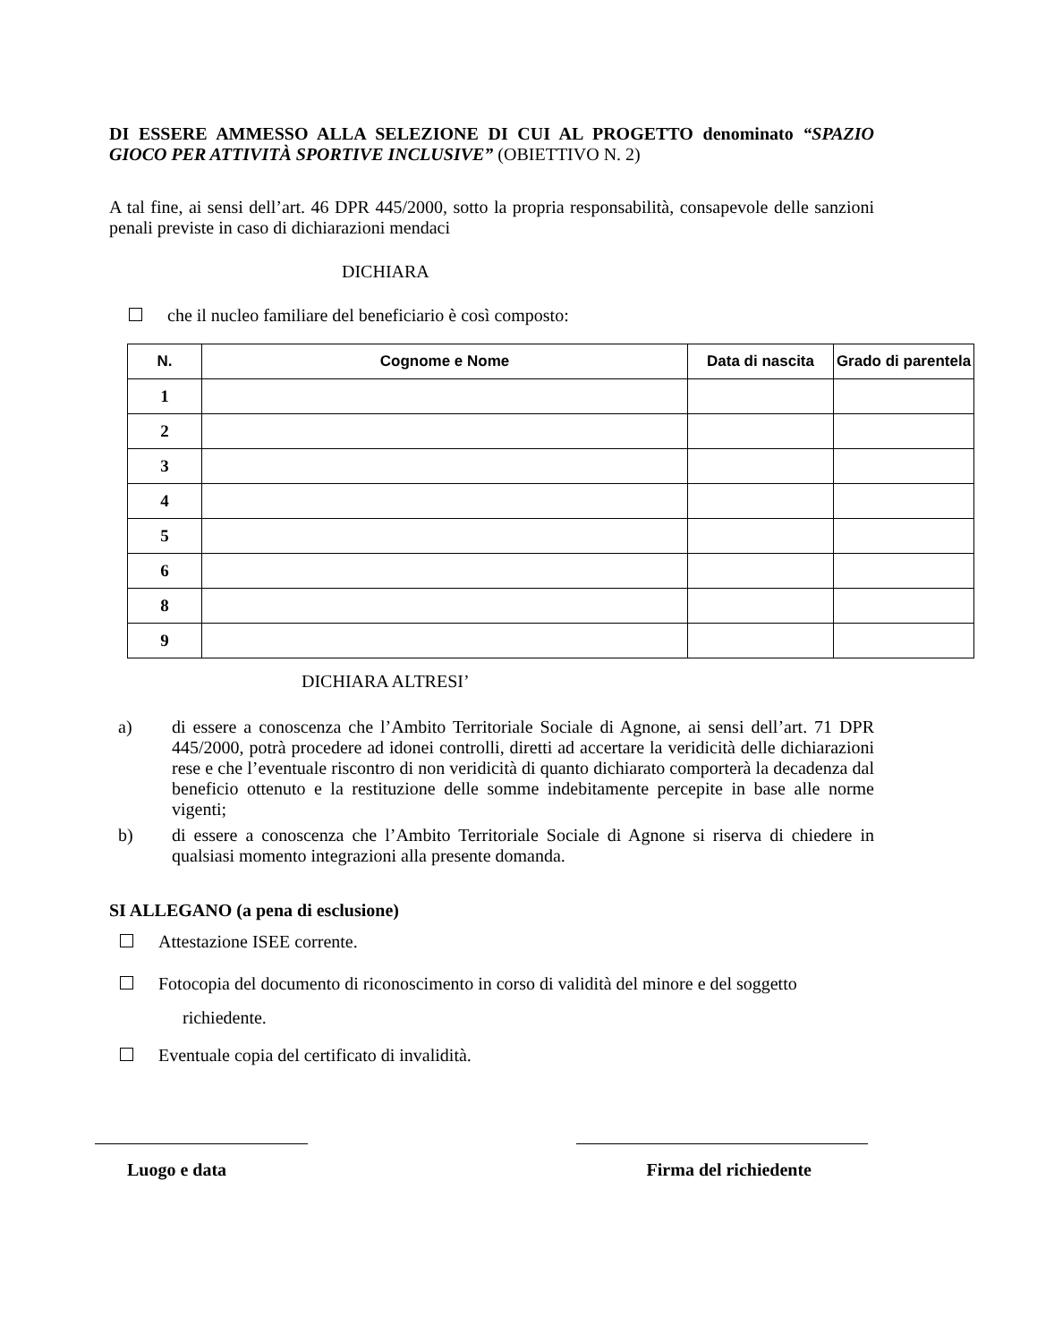DI ESSERE AMMESSO ALLA SELEZIONE DI CUI AL PROGETTO denominato “SPAZIO GIOCO PER ATTIVITÀ SPORTIVE INCLUSIVE” (OBIETTIVO N. 2)
A tal fine, ai sensi dell’art. 46 DPR 445/2000, sotto la propria responsabilità, consapevole delle sanzioni penali previste in caso di dichiarazioni mendaci
DICHIARA
che il nucleo familiare del beneficiario è così composto:
| N. | Cognome e Nome | Data di nascita | Grado di parentela |
| --- | --- | --- | --- |
| 1 | | | |
| 2 | | | |
| 3 | | | |
| 4 | | | |
| 5 | | | |
| 6 | | | |
| 8 | | | |
| 9 | | | |
DICHIARA ALTRESI’
a) di essere a conoscenza che l’Ambito Territoriale Sociale di Agnone, ai sensi dell’art. 71 DPR 445/2000, potrà procedere ad idonei controlli, diretti ad accertare la veridicità delle dichiarazioni rese e che l’eventuale riscontro di non veridicità di quanto dichiarato comporterà la decadenza dal beneficio ottenuto e la restituzione delle somme indebitamente percepite in base alle norme vigenti;
b) di essere a conoscenza che l’Ambito Territoriale Sociale di Agnone si riserva di chiedere in qualsiasi momento integrazioni alla presente domanda.
SI ALLEGANO (a pena di esclusione)
Attestazione ISEE corrente.
Fotocopia del documento di riconoscimento in corso di validità del minore e del soggetto
richiedente.
Eventuale copia del certificato di invalidità.
Luogo e data Firma del richiedente